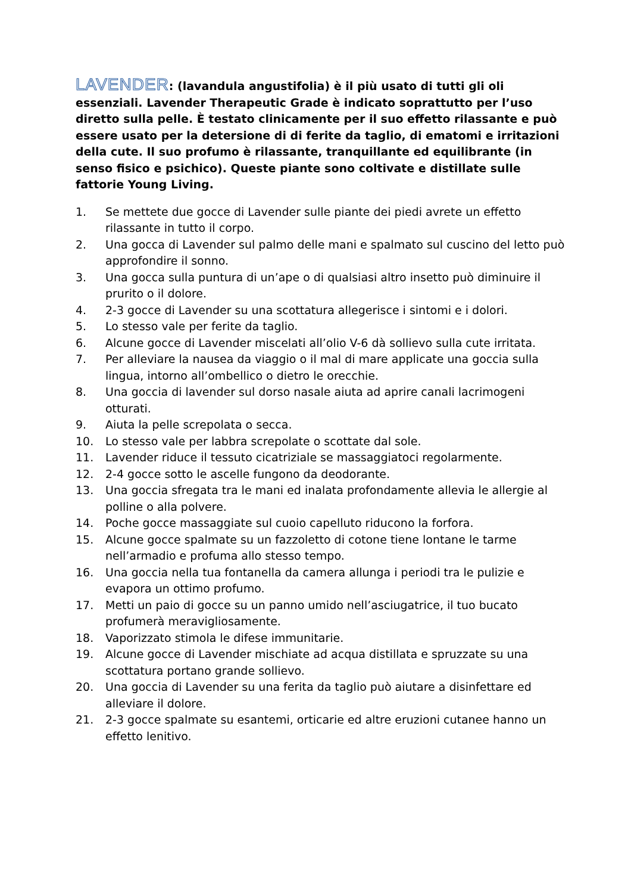LAVENDER: (lavandula angustifolia) è il più usato di tutti gli oli essenziali. Lavender Therapeutic Grade è indicato soprattutto per l’uso diretto sulla pelle. È testato clinicamente per il suo effetto rilassante e può essere usato per la detersione di di ferite da taglio, di ematomi e irritazioni della cute. Il suo profumo è rilassante, tranquillante ed equilibrante (in senso fisico e psichico). Queste piante sono coltivate e distillate sulle fattorie Young Living.
1. Se mettete due gocce di Lavender sulle piante dei piedi avrete un effetto rilassante in tutto il corpo.
2. Una gocca di Lavender sul palmo delle mani e spalmato sul cuscino del letto può approfondire il sonno.
3. Una gocca sulla puntura di un’ape o di qualsiasi altro insetto può diminuire il prurito o il dolore.
4. 2-3 gocce di Lavender su una scottatura allegerisce i sintomi e i dolori.
5. Lo stesso vale per ferite da taglio.
6. Alcune gocce di Lavender miscelati all’olio V-6 dà sollievo sulla cute irritata.
7. Per alleviare la nausea da viaggio o il mal di mare applicate una goccia sulla lingua, intorno all’ombellico o dietro le orecchie.
8. Una goccia di lavender sul dorso nasale aiuta ad aprire canali lacrimogeni otturati.
9. Aiuta la pelle screpolata o secca.
10. Lo stesso vale per labbra screpolate o scottate dal sole.
11. Lavender riduce il tessuto cicatriziale se massaggiatoci regolarmente.
12. 2-4 gocce sotto le ascelle fungono da deodorante.
13. Una goccia sfregata tra le mani ed inalata profondamente allevia le allergie al polline o alla polvere.
14. Poche gocce massaggiate sul cuoio capelluto riducono la forfora.
15. Alcune gocce spalmate su un fazzoletto di cotone tiene lontane le tarme nell’armadio e profuma allo stesso tempo.
16. Una goccia nella tua fontanella da camera allunga i periodi tra le pulizie e evapora un ottimo profumo.
17. Metti un paio di gocce su un panno umido nell’asciugatrice, il tuo bucato profumerà meravigliosamente.
18. Vaporizzato stimola le difese immunitarie.
19. Alcune gocce di Lavender mischiate ad acqua distillata e spruzzate su una scottatura portano grande sollievo.
20. Una goccia di Lavender su una ferita da taglio può aiutare a disinfettare ed alleviare il dolore.
21. 2-3 gocce spalmate su esantemi, orticarie ed altre eruzioni cutanee hanno un effetto lenitivo.